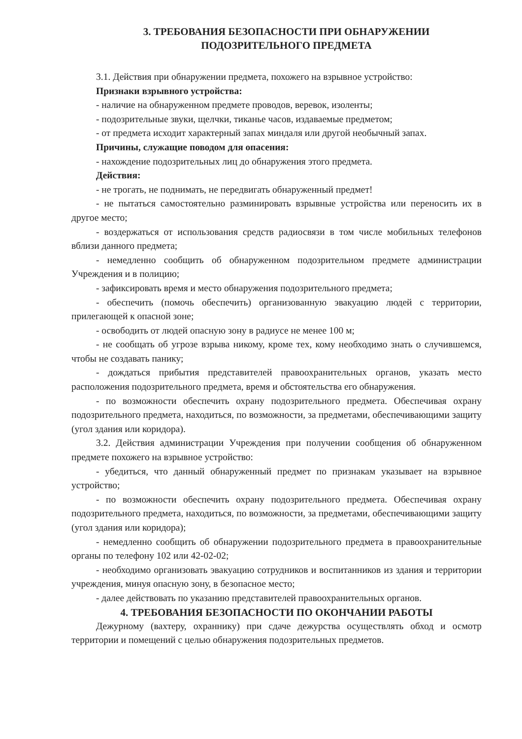3. ТРЕБОВАНИЯ БЕЗОПАСНОСТИ ПРИ ОБНАРУЖЕНИИ
ПОДОЗРИТЕЛЬНОГО ПРЕДМЕТА
3.1. Действия при обнаружении предмета, похожего на взрывное устройство:
Признаки взрывного устройства:
- наличие на обнаруженном предмете проводов, веревок, изоленты;
- подозрительные звуки, щелчки, тиканье часов, издаваемые предметом;
- от предмета исходит характерный запах миндаля или другой необычный запах.
Причины, служащие поводом для опасения:
- нахождение подозрительных лиц до обнаружения этого предмета.
Действия:
- не трогать, не поднимать, не передвигать обнаруженный предмет!
- не пытаться самостоятельно разминировать взрывные устройства или переносить их в другое место;
- воздержаться от использования средств радиосвязи в том числе мобильных телефонов вблизи данного предмета;
- немедленно сообщить об обнаруженном подозрительном предмете администрации Учреждения и в полицию;
- зафиксировать время и место обнаружения подозрительного предмета;
- обеспечить (помочь обеспечить) организованную эвакуацию людей с территории, прилегающей к опасной зоне;
- освободить от людей опасную зону в радиусе не менее 100 м;
- не сообщать об угрозе взрыва никому, кроме тех, кому необходимо знать о случившемся, чтобы не создавать панику;
- дождаться прибытия представителей правоохранительных органов, указать место расположения подозрительного предмета, время и обстоятельства его обнаружения.
- по возможности обеспечить охрану подозрительного предмета. Обеспечивая охрану подозрительного предмета, находиться, по возможности, за предметами, обеспечивающими защиту (угол здания или коридора).
3.2. Действия администрации Учреждения при получении сообщения об обнаруженном предмете похожего на взрывное устройство:
- убедиться, что данный обнаруженный предмет по признакам указывает на взрывное устройство;
- по возможности обеспечить охрану подозрительного предмета. Обеспечивая охрану подозрительного предмета, находиться, по возможности, за предметами, обеспечивающими защиту (угол здания или коридора);
- немедленно сообщить об обнаружении подозрительного предмета в правоохранительные органы по телефону 102 или 42-02-02;
- необходимо организовать эвакуацию сотрудников и воспитанников из здания и территории учреждения, минуя опасную зону, в безопасное место;
- далее действовать по указанию представителей правоохранительных органов.
4. ТРЕБОВАНИЯ БЕЗОПАСНОСТИ ПО ОКОНЧАНИИ РАБОТЫ
Дежурному (вахтеру, охраннику) при сдаче дежурства осуществлять обход и осмотр территории и помещений с целью обнаружения подозрительных предметов.